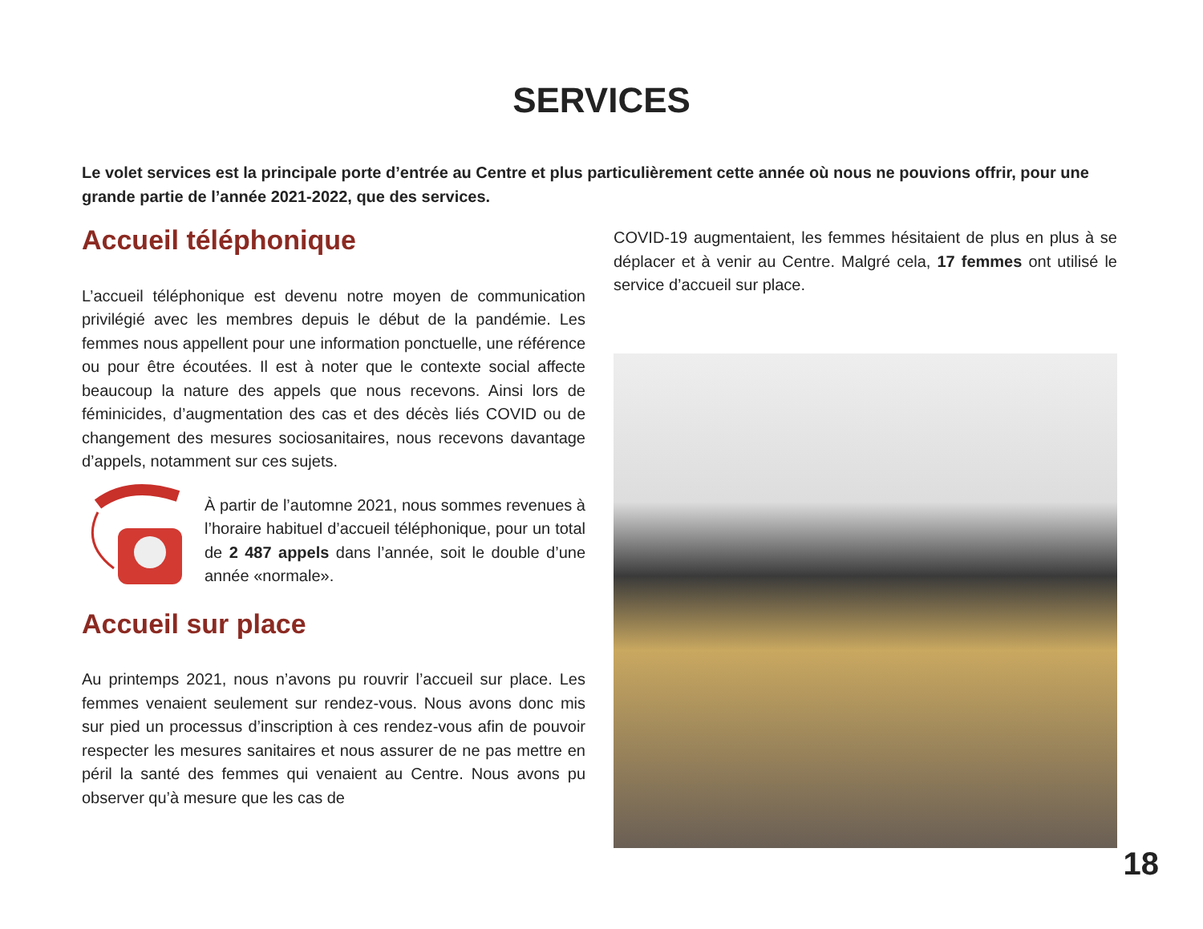SERVICES
Le volet services est la principale porte d’entrée au Centre et plus particulièrement cette année où nous ne pouvions offrir, pour une grande partie de l’année 2021-2022, que des services.
Accueil téléphonique
L’accueil téléphonique est devenu notre moyen de communication privilégié avec les membres depuis le début de la pandémie. Les femmes nous appellent pour une information ponctuelle, une référence ou pour être écoutées. Il est à noter que le contexte social affecte beaucoup la nature des appels que nous recevons. Ainsi lors de féminicides, d’augmentation des cas et des décès liés COVID ou de changement des mesures sociosanitaires, nous recevons davantage d’appels, notamment sur ces sujets.
À partir de l’automne 2021, nous sommes revenues à l’horaire habituel d’accueil téléphonique, pour un total de 2 487 appels dans l’année, soit le double d’une année «normale».
Accueil sur place
Au printemps 2021, nous n’avons pu rouvrir l’accueil sur place. Les femmes venaient seulement sur rendez-vous. Nous avons donc mis sur pied un processus d’inscription à ces rendez-vous afin de pouvoir respecter les mesures sanitaires et nous assurer de ne pas mettre en péril la santé des femmes qui venaient au Centre. Nous avons pu observer qu’à mesure que les cas de
COVID-19 augmentaient, les femmes hésitaient de plus en plus à se déplacer et à venir au Centre. Malgré cela, 17 femmes ont utilisé le service d’accueil sur place.
18